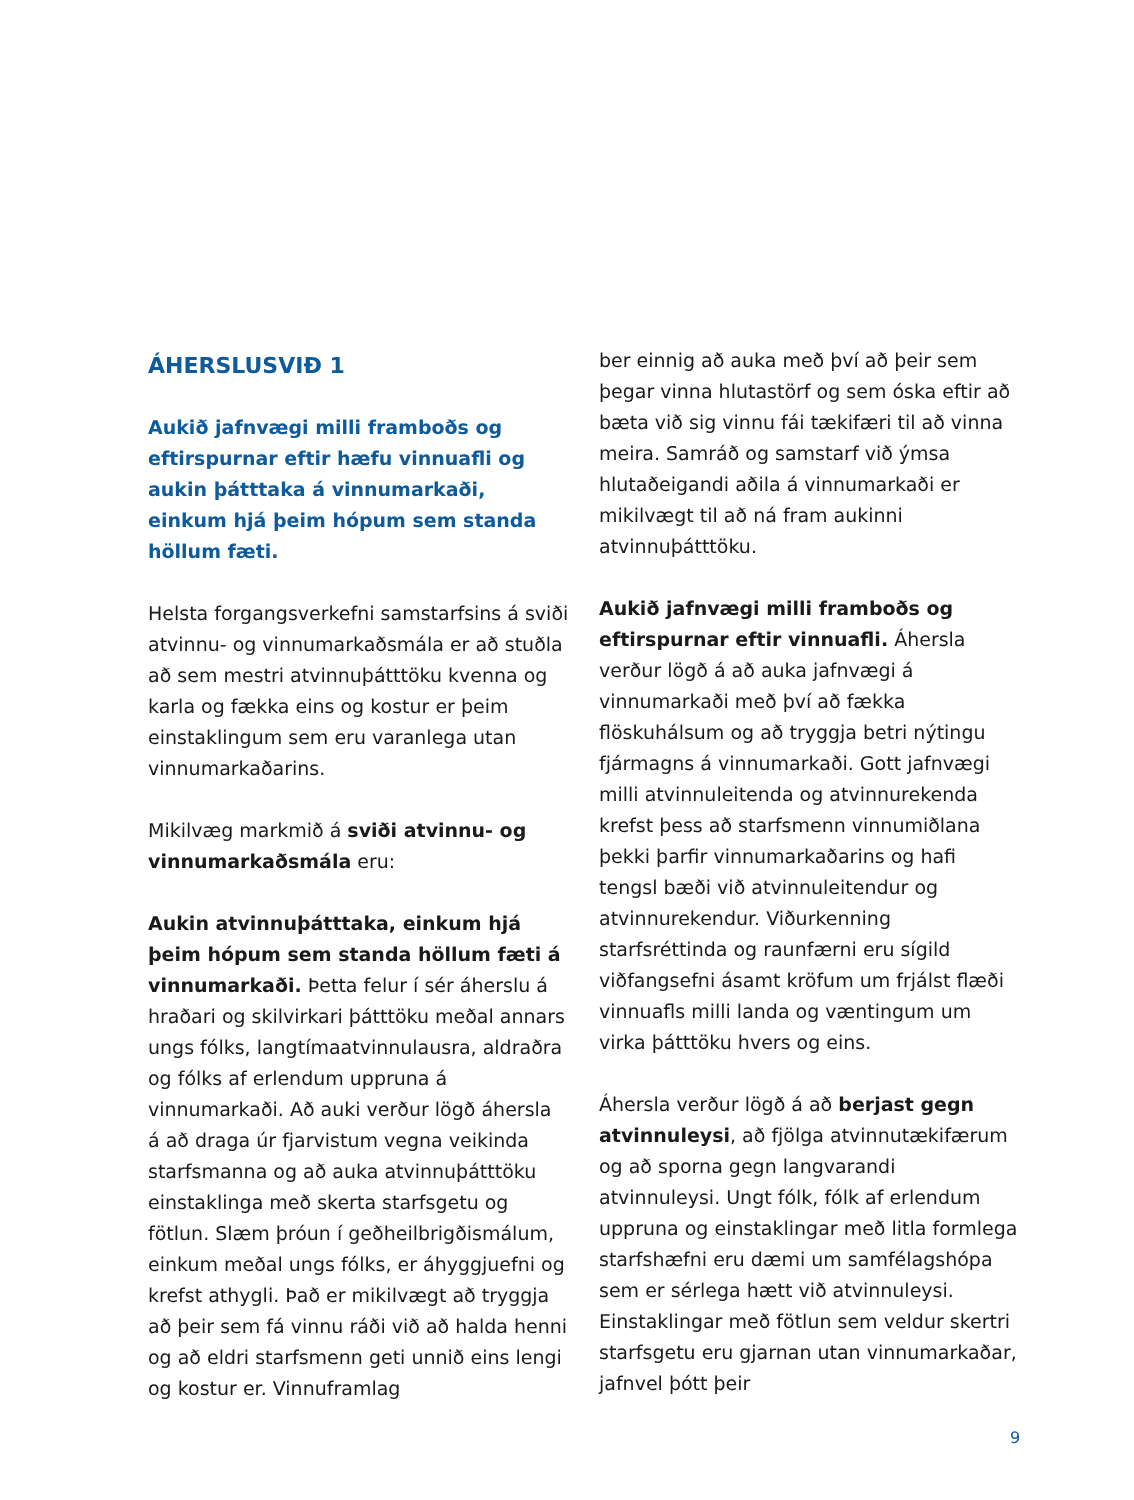ÁHERSLUSVIÐ 1
Aukið jafnvægi milli framboðs og eftirspurnar eftir hæfu vinnuafli og aukin þátttaka á vinnumarkaði, einkum hjá þeim hópum sem standa höllum fæti.
Helsta forgangsverkefni samstarfsins á sviði atvinnu- og vinnumarkaðsmála er að stuðla að sem mestri atvinnuþátttöku kvenna og karla og fækka eins og kostur er þeim einstaklingum sem eru varanlega utan vinnumarkaðarins.
Mikilvæg markmið á sviði atvinnu- og vinnumarkaðsmála eru:
Aukin atvinnuþátttaka, einkum hjá þeim hópum sem standa höllum fæti á vinnumarkaði. Þetta felur í sér áherslu á hraðari og skilvirkari þátttöku meðal annars ungs fólks, langtímaatvinnulausra, aldraðra og fólks af erlendum uppruna á vinnumarkaði. Að auki verður lögð áhersla á að draga úr fjarvistum vegna veikinda starfsmanna og að auka atvinnuþátttöku einstaklinga með skerta starfsgetu og fötlun. Slæm þróun í geðheilbrigðismálum, einkum meðal ungs fólks, er áhyggjuefni og krefst athygli. Það er mikilvægt að tryggja að þeir sem fá vinnu ráði við að halda henni og að eldri starfsmenn geti unnið eins lengi og kostur er. Vinnuframlag
ber einnig að auka með því að þeir sem þegar vinna hlutastörf og sem óska eftir að bæta við sig vinnu fái tækifæri til að vinna meira. Samráð og samstarf við ýmsa hlutaðeigandi aðila á vinnumarkaði er mikilvægt til að ná fram aukinni atvinnuþátttöku.
Aukið jafnvægi milli framboðs og eftirspurnar eftir vinnuafli. Áhersla verður lögð á að auka jafnvægi á vinnumarkaði með því að fækka flöskuhálsum og að tryggja betri nýtingu fjármagns á vinnumarkaði. Gott jafnvægi milli atvinnuleitenda og atvinnurekenda krefst þess að starfsmenn vinnumiðlana þekki þarfir vinnumarkaðarins og hafi tengsl bæði við atvinnuleitendur og atvinnurekendur. Viðurkenning starfsréttinda og raunfærni eru sígild viðfangsefni ásamt kröfum um frjálst flæði vinnuafls milli landa og væntingum um virka þátttöku hvers og eins.
Áhersla verður lögð á að berjast gegn atvinnuleysi, að fjölga atvinnutækifærum og að sporna gegn langvarandi atvinnuleysi. Ungt fólk, fólk af erlendum uppruna og einstaklingar með litla formlega starfshæfni eru dæmi um samfélagshópa sem er sérlega hætt við atvinnuleysi. Einstaklingar með fötlun sem veldur skertri starfsgetu eru gjarnan utan vinnumarkaðar, jafnvel þótt þeir
9